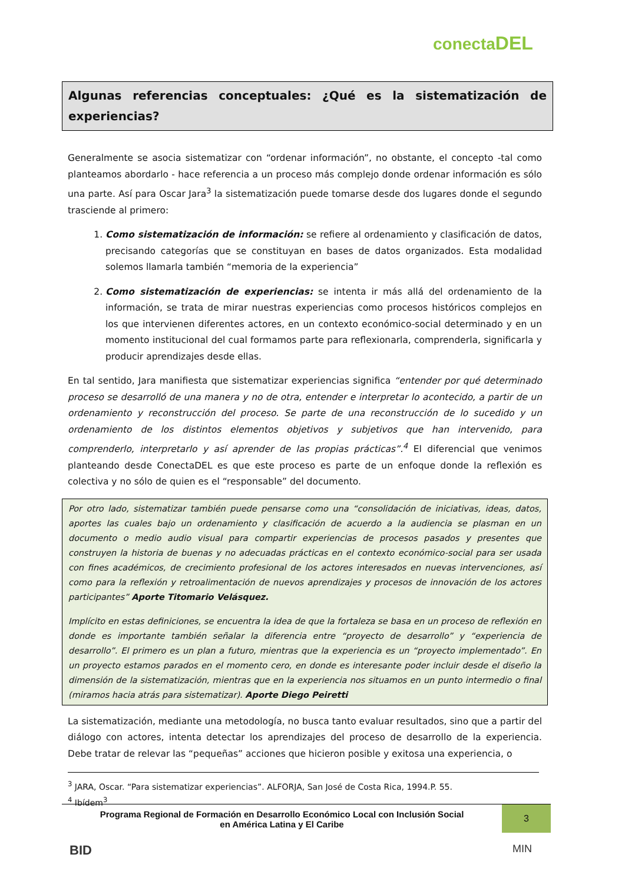conectaDEL
Algunas referencias conceptuales: ¿Qué es la sistematización de experiencias?
Generalmente se asocia sistematizar con “ordenar información”, no obstante, el concepto -tal como planteamos abordarlo - hace referencia a un proceso más complejo donde ordenar información es sólo una parte. Así para Oscar Jara<sup>3</sup> la sistematización puede tomarse desde dos lugares donde el segundo trasciende al primero:
1. Como sistematización de información: se refiere al ordenamiento y clasificación de datos, precisando categorías que se constituyan en bases de datos organizados. Esta modalidad solemos llamarla también “memoria de la experiencia”
2. Como sistematización de experiencias: se intenta ir más allá del ordenamiento de la información, se trata de mirar nuestras experiencias como procesos históricos complejos en los que intervienen diferentes actores, en un contexto económico-social determinado y en un momento institucional del cual formamos parte para reflexionarla, comprenderla, significarla y producir aprendizajes desde ellas.
En tal sentido, Jara manifiesta que sistematizar experiencias significa “entender por qué determinado proceso se desarrolló de una manera y no de otra, entender e interpretar lo acontecido, a partir de un ordenamiento y reconstrucción del proceso. Se parte de una reconstrucción de lo sucedido y un ordenamiento de los distintos elementos objetivos y subjetivos que han intervenido, para comprenderlo, interpretarlo y así aprender de las propias prácticas”.<sup>4</sup> El diferencial que venimos planteando desde ConectaDEL es que este proceso es parte de un enfoque donde la reflexión es colectiva y no sólo de quien es el “responsable” del documento.
Por otro lado, sistematizar también puede pensarse como una “consolidación de iniciativas, ideas, datos, aportes las cuales bajo un ordenamiento y clasificación de acuerdo a la audiencia se plasman en un documento o medio audio visual para compartir experiencias de procesos pasados y presentes que construyen la historia de buenas y no adecuadas prácticas en el contexto económico-social para ser usada con fines académicos, de crecimiento profesional de los actores interesados en nuevas intervenciones, así como para la reflexión y retroalimentación de nuevos aprendizajes y procesos de innovación de los actores participantes” Aporte Titomario Velásquez.
Implícito en estas definiciones, se encuentra la idea de que la fortaleza se basa en un proceso de reflexión en donde es importante también señalar la diferencia entre “proyecto de desarrollo” y “experiencia de desarrollo”. El primero es un plan a futuro, mientras que la experiencia es un “proyecto implementado”. En un proyecto estamos parados en el momento cero, en donde es interesante poder incluir desde el diseño la dimensión de la sistematización, mientras que en la experiencia nos situamos en un punto intermedio o final (miramos hacia atrás para sistematizar). Aporte Diego Peiretti
La sistematización, mediante una metodología, no busca tanto evaluar resultados, sino que a partir del diálogo con actores, intenta detectar los aprendizajes del proceso de desarrollo de la experiencia. Debe tratar de relevar las “pequeñas” acciones que hicieron posible y exitosa una experiencia, o
<sup>3</sup> JARA, Oscar. “Para sistematizar experiencias”. ALFORJA, San José de Costa Rica, 1994.P. 55.
<sup>4</sup> Ibídem<sup>3</sup>
Programa Regional de Formación en Desarrollo Económico Local con Inclusión Social
en América Latina y El Caribe
3
BID MIN